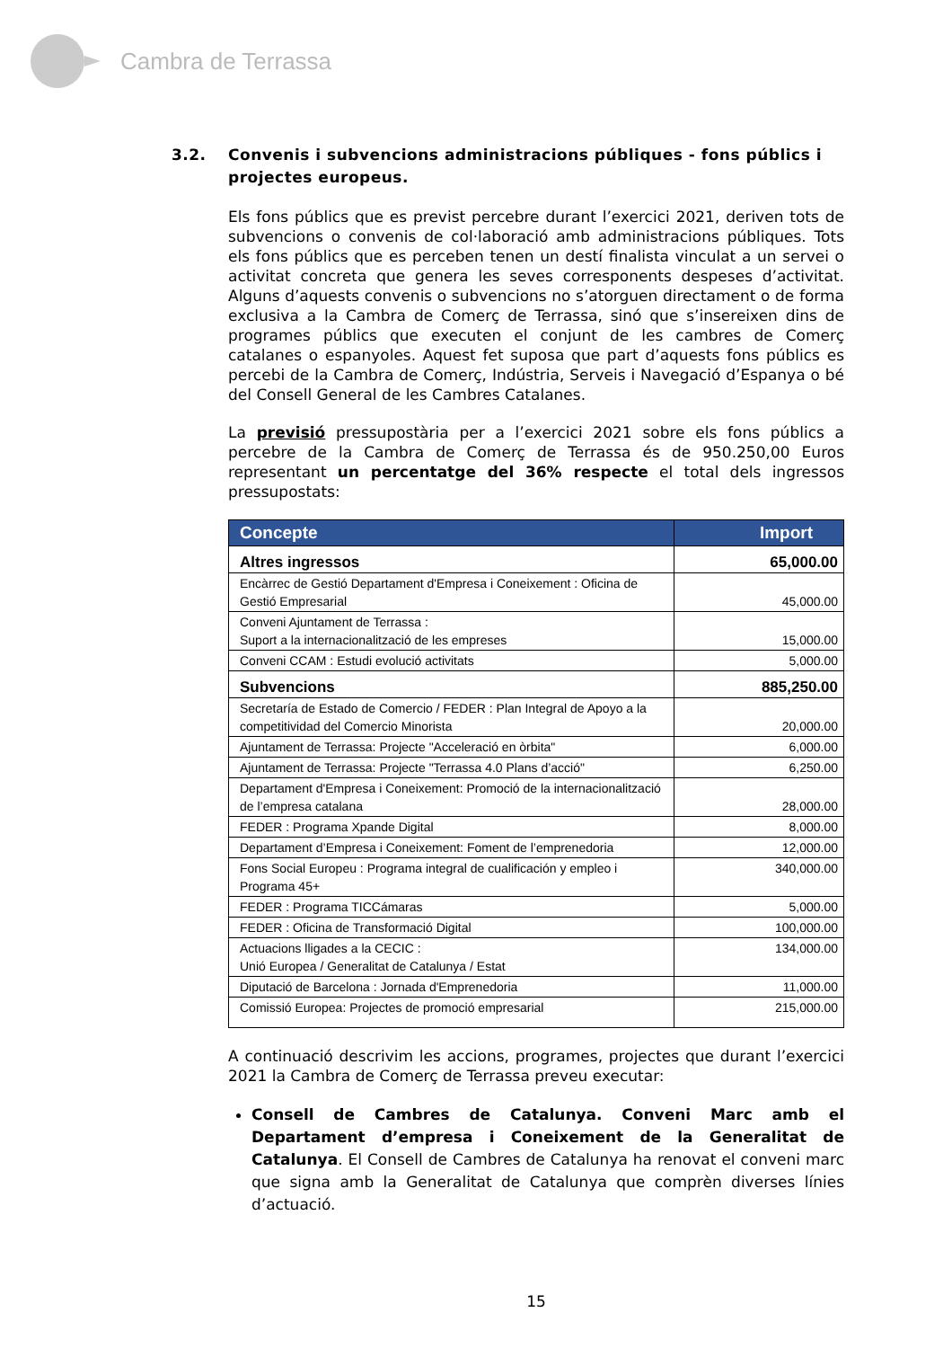Cambra de Terrassa
3.2. Convenis i subvencions administracions públiques - fons públics i projectes europeus.
Els fons públics que es previst percebre durant l’exercici 2021, deriven tots de subvencions o convenis de col·laboració amb administracions públiques. Tots els fons públics que es perceben tenen un destí finalista vinculat a un servei o activitat concreta que genera les seves corresponents despeses d’activitat. Alguns d’aquests convenis o subvencions no s’atorguen directament o de forma exclusiva a la Cambra de Comerç de Terrassa, sinó que s’insereixen dins de programes públics que executen el conjunt de les cambres de Comerç catalanes o espanyoles. Aquest fet suposa que part d’aquests fons públics es percebi de la Cambra de Comerç, Indústria, Serveis i Navegació d’Espanya o bé del Consell General de les Cambres Catalanes.
La previsió pressupostària per a l’exercici 2021 sobre els fons públics a percebre de la Cambra de Comerç de Terrassa és de 950.250,00 Euros representant un percentatge del 36% respecte el total dels ingressos pressupostats:
| Concepte | Import |
| --- | --- |
| Altres ingressos | 65,000.00 |
| Encàrrec de Gestió Departament d'Empresa i Coneixement : Oficina de Gestió Empresarial | 45,000.00 |
| Conveni Ajuntament de Terrassa : Suport a la internacionalització de les empreses | 15,000.00 |
| Conveni CCAM : Estudi evolució activitats | 5,000.00 |
| Subvencions | 885,250.00 |
| Secretaría de Estado de Comercio / FEDER : Plan Integral de Apoyo a la competitividad del Comercio Minorista | 20,000.00 |
| Ajuntament de Terrassa: Projecte "Acceleració en òrbita" | 6,000.00 |
| Ajuntament de Terrassa: Projecte "Terrassa 4.0 Plans d’acció" | 6,250.00 |
| Departament d'Empresa i Coneixement: Promoció de la internacionalització de l’empresa catalana | 28,000.00 |
| FEDER : Programa Xpande Digital | 8,000.00 |
| Departament d’Empresa i Coneixement: Foment de l’emprenedoria | 12,000.00 |
| Fons Social Europeu : Programa integral de cualificación y empleo i Programa 45+ | 340,000.00 |
| FEDER : Programa TICCámaras | 5,000.00 |
| FEDER : Oficina de Transformació Digital | 100,000.00 |
| Actuacions lligades a la CECIC : Unió Europea / Generalitat de Catalunya / Estat | 134,000.00 |
| Diputació de Barcelona : Jornada d'Emprenedoria | 11,000.00 |
| Comissió Europea: Projectes de promoció empresarial | 215,000.00 |
A continuació descrivim les accions, programes, projectes que durant l’exercici 2021 la Cambra de Comerç de Terrassa preveu executar:
Consell de Cambres de Catalunya. Conveni Marc amb el Departament d’empresa i Coneixement de la Generalitat de Catalunya. El Consell de Cambres de Catalunya ha renovat el conveni marc que signa amb la Generalitat de Catalunya que comprèn diverses línies d’actuació.
15